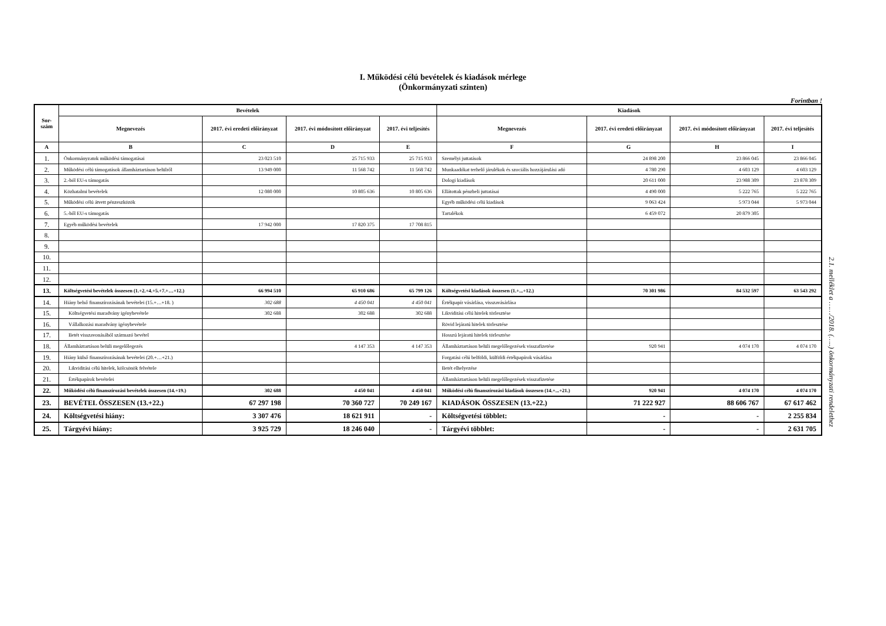I. Működési célú bevételek és kiadások mérlege
(Önkormányzati szinten)
Forintban !
| Sor- szám | Bevételek | | | | Kiadások | | | |
| --- | --- | --- | --- | --- | --- | --- | --- | --- |
| | Megnevezés | 2017. évi eredeti előirányzat | 2017. évi módosított előirányzat | 2017. évi teljesítés | Megnevezés | 2017. évi eredeti előirányzat | 2017. évi módosított előirányzat | 2017. évi teljesítés |
| A | B | C | D | E | F | G | H | I |
| 1. | Önkormányzatok működési támogatásai | 23 023 510 | 25 715 933 | 25 715 933 | Személyi juttatások | 24 898 200 | 23 866 045 | 23 866 045 |
| 2. | Működési célú támogatások államháztartáson belülről | 13 949 000 | 11 568 742 | 11 568 742 | Munkaadókat terhelő járulékok és szociális hozzájárulási adó | 4 780 290 | 4 603 129 | 4 603 129 |
| 3. | 2.-ból EU-s támogatás | | | | Dologi kiadások | 20 611 000 | 23 988 309 | 23 878 309 |
| 4. | Közhatalmi bevételek | 12 080 000 | 10 805 636 | 10 805 636 | Ellátottak pénzbeli juttatásai | 4 490 000 | 5 222 765 | 5 222 765 |
| 5. | Működési célú átvett pénzeszközök | | | | Egyéb működési célú kiadások | 9 063 424 | 5 973 044 | 5 973 044 |
| 6. | 5.-ből EU-s támogatás | | | | Tartalékok | 6 459 072 | 20 879 305 | |
| 7. | Egyéb működési bevételek | 17 942 000 | 17 820 375 | 17 708 815 | | | | |
| 8. | | | | | | | | |
| 9. | | | | | | | | |
| 10. | | | | | | | | |
| 11. | | | | | | | | |
| 12. | | | | | | | | |
| 13. | Költségvetési bevételek összesen (1.+2.+4.+5.+7.+…+12.) | 66 994 510 | 65 910 686 | 65 799 126 | Költségvetési kiadások összesen (1.+...+12.) | 70 301 986 | 84 532 597 | 63 543 292 |
| 14. | Hiány belső finanszírozásának bevételei (15.+…+18. ) | 302 688 | 4 450 041 | 4 450 041 | Értékpapír vásárlása, visszavásárlása | | | |
| 15. | Költségvetési maradvány igénybevétele | 302 688 | 302 688 | 302 688 | Likviditási célú hitelek törlesztése | | | |
| 16. | Vállalkozási maradvány igénybevétele | | | | Rövid lejáratú hitelek törlesztése | | | |
| 17. | Betét visszavonásából származó bevétel | | | | Hosszú lejáratú hitelek törlesztése | | | |
| 18. | Államháztartáson belüli megelőlegezés | | 4 147 353 | 4 147 353 | Államháztartáson belüli megelőlegezések visszafizetése | 920 941 | 4 074 170 | 4 074 170 |
| 19. | Hiány külső finanszírozásának bevételei (20.+…+21.) | | | | Forgatási célú belföldi, külföldi értékpapírok vásárlása | | | |
| 20. | Likviditási célú hitelek, kölcsönök felvétele | | | | Betét elhelyezése | | | |
| 21. | Értékpapírok bevételei | | | | Államháztartáson belüli megelőlegezések visszafizetése | | | |
| 22. | Működési célú finanszírozási bevételek összesen (14.+19.) | 302 688 | 4 450 041 | 4 450 041 | Működési célú finanszírozási kiadások összesen (14.+...+21.) | 920 941 | 4 074 170 | 4 074 170 |
| 23. | BEVÉTEL ÖSSZESEN (13.+22.) | 67 297 198 | 70 360 727 | 70 249 167 | KIADÁSOK ÖSSZESEN (13.+22.) | 71 222 927 | 88 606 767 | 67 617 462 |
| 24. | Költségvetési hiány: | 3 307 476 | 18 621 911 | - | Költségvetési többlet: | - | - | 2 255 834 |
| 25. | Tárgyévi hiány: | 3 925 729 | 18 246 040 | - | Tárgyévi többlet: | - | - | 2 631 705 |
2.1. melléklet a ……/2018. (…..) önkormányzati rendelethez